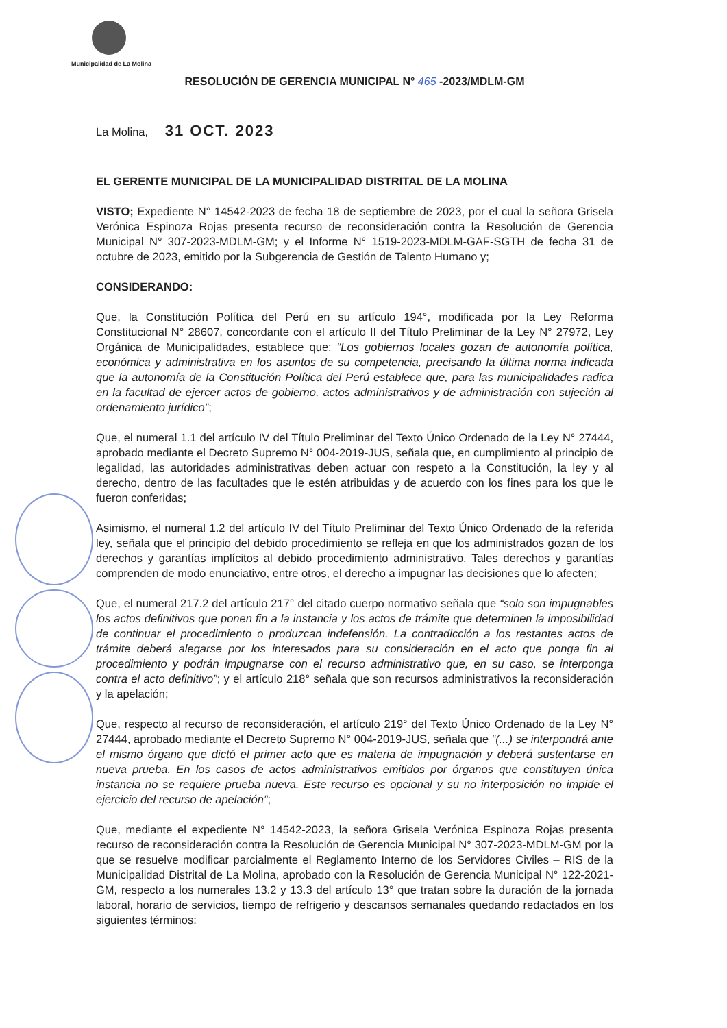Municipalidad de La Molina
RESOLUCIÓN DE GERENCIA MUNICIPAL N° 465 -2023/MDLM-GM
La Molina, 31 OCT. 2023
EL GERENTE MUNICIPAL DE LA MUNICIPALIDAD DISTRITAL DE LA MOLINA
VISTO; Expediente N° 14542-2023 de fecha 18 de septiembre de 2023, por el cual la señora Grisela Verónica Espinoza Rojas presenta recurso de reconsideración contra la Resolución de Gerencia Municipal N° 307-2023-MDLM-GM; y el Informe N° 1519-2023-MDLM-GAF-SGTH de fecha 31 de octubre de 2023, emitido por la Subgerencia de Gestión de Talento Humano y;
CONSIDERANDO:
Que, la Constitución Política del Perú en su artículo 194°, modificada por la Ley Reforma Constitucional N° 28607, concordante con el artículo II del Título Preliminar de la Ley N° 27972, Ley Orgánica de Municipalidades, establece que: “Los gobiernos locales gozan de autonomía política, económica y administrativa en los asuntos de su competencia, precisando la última norma indicada que la autonomía de la Constitución Política del Perú establece que, para las municipalidades radica en la facultad de ejercer actos de gobierno, actos administrativos y de administración con sujeción al ordenamiento jurídico”;
Que, el numeral 1.1 del artículo IV del Título Preliminar del Texto Único Ordenado de la Ley N° 27444, aprobado mediante el Decreto Supremo N° 004-2019-JUS, señala que, en cumplimiento al principio de legalidad, las autoridades administrativas deben actuar con respeto a la Constitución, la ley y al derecho, dentro de las facultades que le estén atribuidas y de acuerdo con los fines para los que le fueron conferidas;
Asimismo, el numeral 1.2 del artículo IV del Título Preliminar del Texto Único Ordenado de la referida ley, señala que el principio del debido procedimiento se refleja en que los administrados gozan de los derechos y garantías implícitos al debido procedimiento administrativo. Tales derechos y garantías comprenden de modo enunciativo, entre otros, el derecho a impugnar las decisiones que lo afecten;
Que, el numeral 217.2 del artículo 217° del citado cuerpo normativo señala que “solo son impugnables los actos definitivos que ponen fin a la instancia y los actos de trámite que determinen la imposibilidad de continuar el procedimiento o produzcan indefensión. La contradicción a los restantes actos de trámite deberá alegarse por los interesados para su consideración en el acto que ponga fin al procedimiento y podrán impugnarse con el recurso administrativo que, en su caso, se interponga contra el acto definitivo”; y el artículo 218° señala que son recursos administrativos la reconsideración y la apelación;
Que, respecto al recurso de reconsideración, el artículo 219° del Texto Único Ordenado de la Ley N° 27444, aprobado mediante el Decreto Supremo N° 004-2019-JUS, señala que “(...) se interpondrá ante el mismo órgano que dictó el primer acto que es materia de impugnación y deberá sustentarse en nueva prueba. En los casos de actos administrativos emitidos por órganos que constituyen única instancia no se requiere prueba nueva. Este recurso es opcional y su no interposición no impide el ejercicio del recurso de apelación”;
Que, mediante el expediente N° 14542-2023, la señora Grisela Verónica Espinoza Rojas presenta recurso de reconsideración contra la Resolución de Gerencia Municipal N° 307-2023-MDLM-GM por la que se resuelve modificar parcialmente el Reglamento Interno de los Servidores Civiles – RIS de la Municipalidad Distrital de La Molina, aprobado con la Resolución de Gerencia Municipal N° 122-2021-GM, respecto a los numerales 13.2 y 13.3 del artículo 13° que tratan sobre la duración de la jornada laboral, horario de servicios, tiempo de refrigerio y descansos semanales quedando redactados en los siguientes términos: